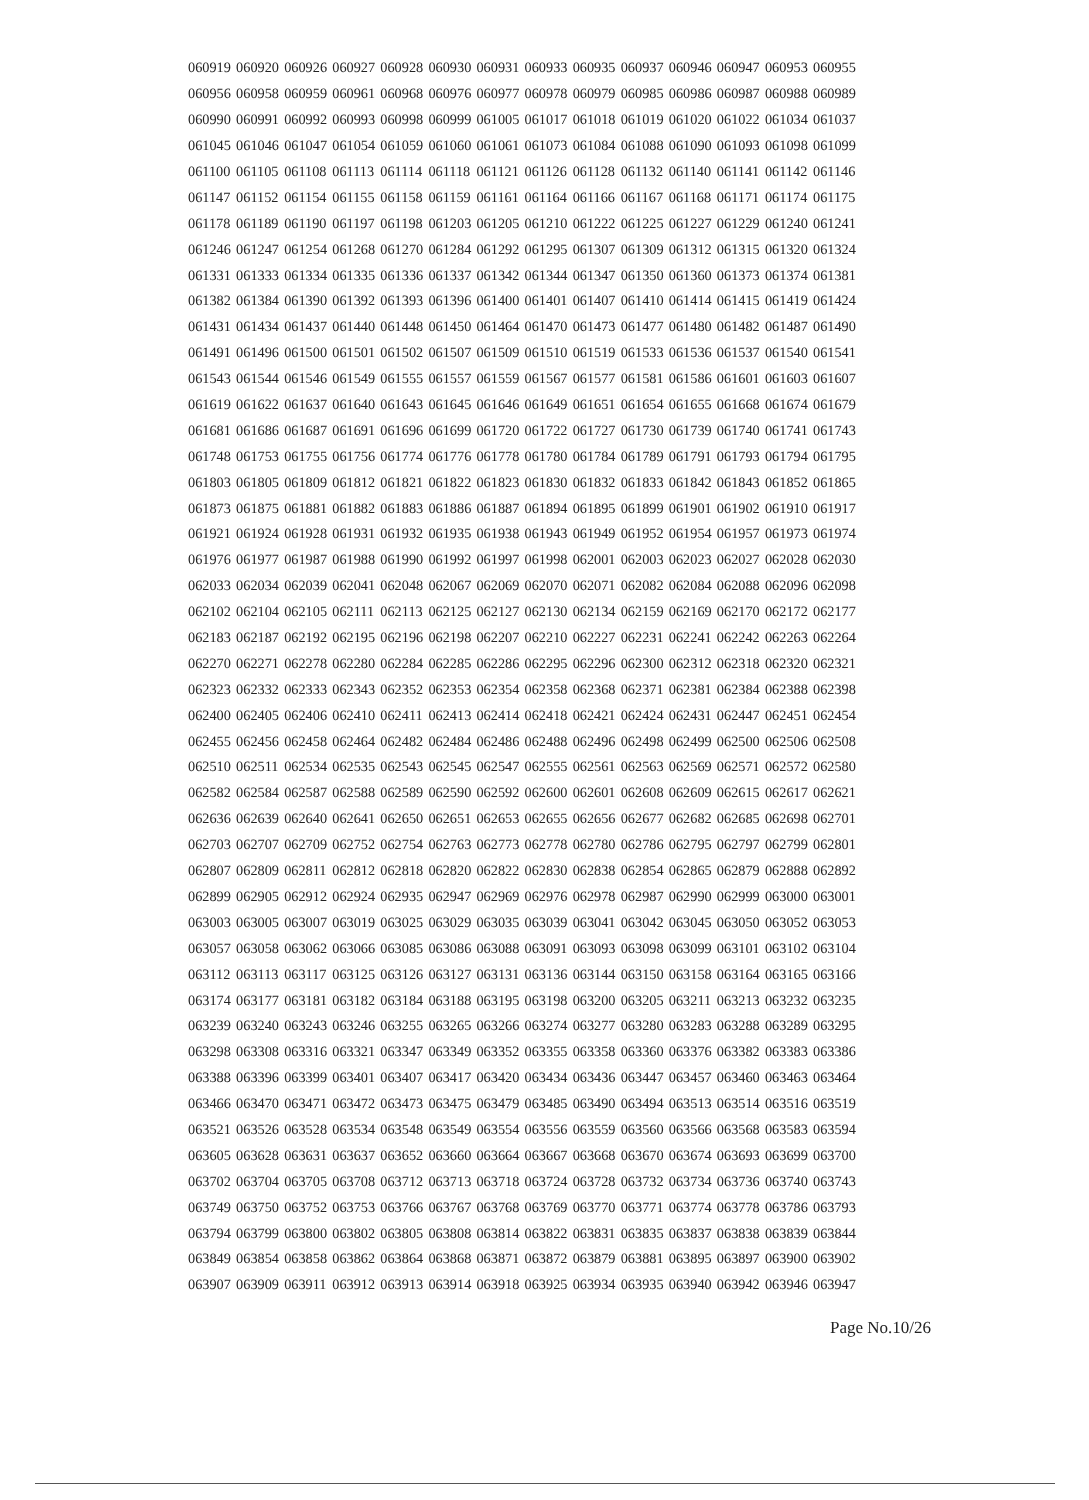| 060919 | 060920 | 060926 | 060927 | 060928 | 060930 | 060931 | 060933 | 060935 | 060937 | 060946 | 060947 | 060953 | 060955 |
| 060956 | 060958 | 060959 | 060961 | 060968 | 060976 | 060977 | 060978 | 060979 | 060985 | 060986 | 060987 | 060988 | 060989 |
| 060990 | 060991 | 060992 | 060993 | 060998 | 060999 | 061005 | 061017 | 061018 | 061019 | 061020 | 061022 | 061034 | 061037 |
| 061045 | 061046 | 061047 | 061054 | 061059 | 061060 | 061061 | 061073 | 061084 | 061088 | 061090 | 061093 | 061098 | 061099 |
| 061100 | 061105 | 061108 | 061113 | 061114 | 061118 | 061121 | 061126 | 061128 | 061132 | 061140 | 061141 | 061142 | 061146 |
| 061147 | 061152 | 061154 | 061155 | 061158 | 061159 | 061161 | 061164 | 061166 | 061167 | 061168 | 061171 | 061174 | 061175 |
| 061178 | 061189 | 061190 | 061197 | 061198 | 061203 | 061205 | 061210 | 061222 | 061225 | 061227 | 061229 | 061240 | 061241 |
| 061246 | 061247 | 061254 | 061268 | 061270 | 061284 | 061292 | 061295 | 061307 | 061309 | 061312 | 061315 | 061320 | 061324 |
| 061331 | 061333 | 061334 | 061335 | 061336 | 061337 | 061342 | 061344 | 061347 | 061350 | 061360 | 061373 | 061374 | 061381 |
| 061382 | 061384 | 061390 | 061392 | 061393 | 061396 | 061400 | 061401 | 061407 | 061410 | 061414 | 061415 | 061419 | 061424 |
| 061431 | 061434 | 061437 | 061440 | 061448 | 061450 | 061464 | 061470 | 061473 | 061477 | 061480 | 061482 | 061487 | 061490 |
| 061491 | 061496 | 061500 | 061501 | 061502 | 061507 | 061509 | 061510 | 061519 | 061533 | 061536 | 061537 | 061540 | 061541 |
| 061543 | 061544 | 061546 | 061549 | 061555 | 061557 | 061559 | 061567 | 061577 | 061581 | 061586 | 061601 | 061603 | 061607 |
| 061619 | 061622 | 061637 | 061640 | 061643 | 061645 | 061646 | 061649 | 061651 | 061654 | 061655 | 061668 | 061674 | 061679 |
| 061681 | 061686 | 061687 | 061691 | 061696 | 061699 | 061720 | 061722 | 061727 | 061730 | 061739 | 061740 | 061741 | 061743 |
| 061748 | 061753 | 061755 | 061756 | 061774 | 061776 | 061778 | 061780 | 061784 | 061789 | 061791 | 061793 | 061794 | 061795 |
| 061803 | 061805 | 061809 | 061812 | 061821 | 061822 | 061823 | 061830 | 061832 | 061833 | 061842 | 061843 | 061852 | 061865 |
| 061873 | 061875 | 061881 | 061882 | 061883 | 061886 | 061887 | 061894 | 061895 | 061899 | 061901 | 061902 | 061910 | 061917 |
| 061921 | 061924 | 061928 | 061931 | 061932 | 061935 | 061938 | 061943 | 061949 | 061952 | 061954 | 061957 | 061973 | 061974 |
| 061976 | 061977 | 061987 | 061988 | 061990 | 061992 | 061997 | 061998 | 062001 | 062003 | 062023 | 062027 | 062028 | 062030 |
| 062033 | 062034 | 062039 | 062041 | 062048 | 062067 | 062069 | 062070 | 062071 | 062082 | 062084 | 062088 | 062096 | 062098 |
| 062102 | 062104 | 062105 | 062111 | 062113 | 062125 | 062127 | 062130 | 062134 | 062159 | 062169 | 062170 | 062172 | 062177 |
| 062183 | 062187 | 062192 | 062195 | 062196 | 062198 | 062207 | 062210 | 062227 | 062231 | 062241 | 062242 | 062263 | 062264 |
| 062270 | 062271 | 062278 | 062280 | 062284 | 062285 | 062286 | 062295 | 062296 | 062300 | 062312 | 062318 | 062320 | 062321 |
| 062323 | 062332 | 062333 | 062343 | 062352 | 062353 | 062354 | 062358 | 062368 | 062371 | 062381 | 062384 | 062388 | 062398 |
| 062400 | 062405 | 062406 | 062410 | 062411 | 062413 | 062414 | 062418 | 062421 | 062424 | 062431 | 062447 | 062451 | 062454 |
| 062455 | 062456 | 062458 | 062464 | 062482 | 062484 | 062486 | 062488 | 062496 | 062498 | 062499 | 062500 | 062506 | 062508 |
| 062510 | 062511 | 062534 | 062535 | 062543 | 062545 | 062547 | 062555 | 062561 | 062563 | 062569 | 062571 | 062572 | 062580 |
| 062582 | 062584 | 062587 | 062588 | 062589 | 062590 | 062592 | 062600 | 062601 | 062608 | 062609 | 062615 | 062617 | 062621 |
| 062636 | 062639 | 062640 | 062641 | 062650 | 062651 | 062653 | 062655 | 062656 | 062677 | 062682 | 062685 | 062698 | 062701 |
| 062703 | 062707 | 062709 | 062752 | 062754 | 062763 | 062773 | 062778 | 062780 | 062786 | 062795 | 062797 | 062799 | 062801 |
| 062807 | 062809 | 062811 | 062812 | 062818 | 062820 | 062822 | 062830 | 062838 | 062854 | 062865 | 062879 | 062888 | 062892 |
| 062899 | 062905 | 062912 | 062924 | 062935 | 062947 | 062969 | 062976 | 062978 | 062987 | 062990 | 062999 | 063000 | 063001 |
| 063003 | 063005 | 063007 | 063019 | 063025 | 063029 | 063035 | 063039 | 063041 | 063042 | 063045 | 063050 | 063052 | 063053 |
| 063057 | 063058 | 063062 | 063066 | 063085 | 063086 | 063088 | 063091 | 063093 | 063098 | 063099 | 063101 | 063102 | 063104 |
| 063112 | 063113 | 063117 | 063125 | 063126 | 063127 | 063131 | 063136 | 063144 | 063150 | 063158 | 063164 | 063165 | 063166 |
| 063174 | 063177 | 063181 | 063182 | 063184 | 063188 | 063195 | 063198 | 063200 | 063205 | 063211 | 063213 | 063232 | 063235 |
| 063239 | 063240 | 063243 | 063246 | 063255 | 063265 | 063266 | 063274 | 063277 | 063280 | 063283 | 063288 | 063289 | 063295 |
| 063298 | 063308 | 063316 | 063321 | 063347 | 063349 | 063352 | 063355 | 063358 | 063360 | 063376 | 063382 | 063383 | 063386 |
| 063388 | 063396 | 063399 | 063401 | 063407 | 063417 | 063420 | 063434 | 063436 | 063447 | 063457 | 063460 | 063463 | 063464 |
| 063466 | 063470 | 063471 | 063472 | 063473 | 063475 | 063479 | 063485 | 063490 | 063494 | 063513 | 063514 | 063516 | 063519 |
| 063521 | 063526 | 063528 | 063534 | 063548 | 063549 | 063554 | 063556 | 063559 | 063560 | 063566 | 063568 | 063583 | 063594 |
| 063605 | 063628 | 063631 | 063637 | 063652 | 063660 | 063664 | 063667 | 063668 | 063670 | 063674 | 063693 | 063699 | 063700 |
| 063702 | 063704 | 063705 | 063708 | 063712 | 063713 | 063718 | 063724 | 063728 | 063732 | 063734 | 063736 | 063740 | 063743 |
| 063749 | 063750 | 063752 | 063753 | 063766 | 063767 | 063768 | 063769 | 063770 | 063771 | 063774 | 063778 | 063786 | 063793 |
| 063794 | 063799 | 063800 | 063802 | 063805 | 063808 | 063814 | 063822 | 063831 | 063835 | 063837 | 063838 | 063839 | 063844 |
| 063849 | 063854 | 063858 | 063862 | 063864 | 063868 | 063871 | 063872 | 063879 | 063881 | 063895 | 063897 | 063900 | 063902 |
| 063907 | 063909 | 063911 | 063912 | 063913 | 063914 | 063918 | 063925 | 063934 | 063935 | 063940 | 063942 | 063946 | 063947 |
Page No.10/26